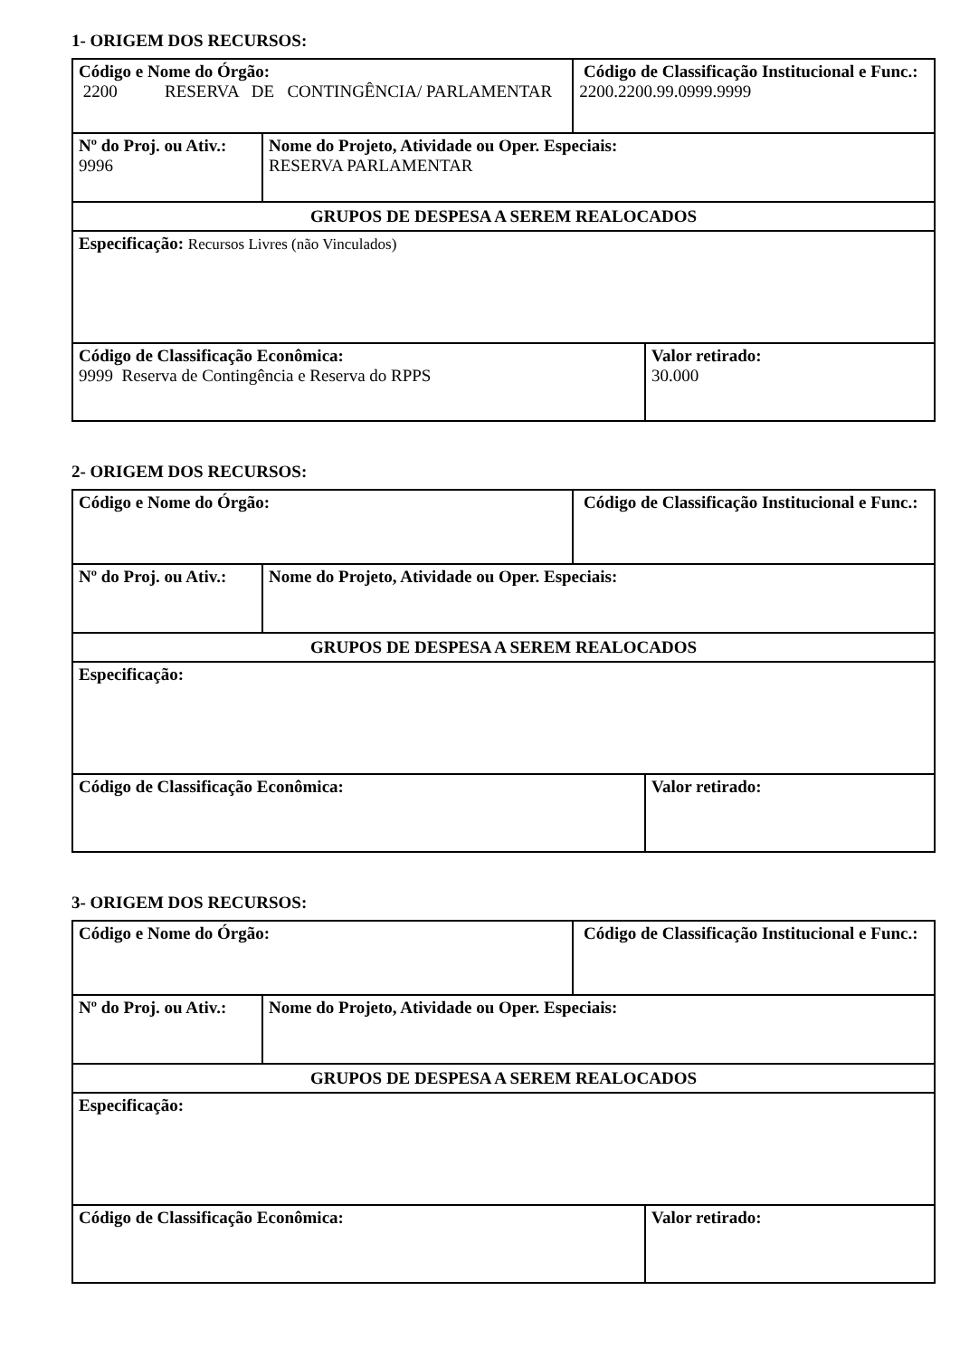1- ORIGEM DOS RECURSOS:
| Código e Nome do Órgão: 2200 RESERVA DE CONTINGÊNCIA/ PARLAMENTAR | | Código de Classificação Institucional e Func.: 2200.2200.99.0999.9999 | |
| Nº do Proj. ou Ativ.: 9996 | Nome do Projeto, Atividade ou Oper. Especiais: RESERVA PARLAMENTAR | | |
| GRUPOS DE DESPESA A SEREM REALOCADOS | | | |
| Especificação: Recursos Livres (não Vinculados) | | | |
| Código de Classificação Econômica: 9999 Reserva de Contingência e Reserva do RPPS | | | Valor retirado: 30.000 |
2- ORIGEM DOS RECURSOS:
| Código e Nome do Órgão: | | Código de Classificação Institucional e Func.: | |
| Nº do Proj. ou Ativ.: | Nome do Projeto, Atividade ou Oper. Especiais: | | |
| GRUPOS DE DESPESA A SEREM REALOCADOS | | | |
| Especificação: | | | |
| Código de Classificação Econômica: | | | Valor retirado: |
3- ORIGEM DOS RECURSOS:
| Código e Nome do Órgão: | | Código de Classificação Institucional e Func.: | |
| Nº do Proj. ou Ativ.: | Nome do Projeto, Atividade ou Oper. Especiais: | | |
| GRUPOS DE DESPESA A SEREM REALOCADOS | | | |
| Especificação: | | | |
| Código de Classificação Econômica: | | | Valor retirado: |